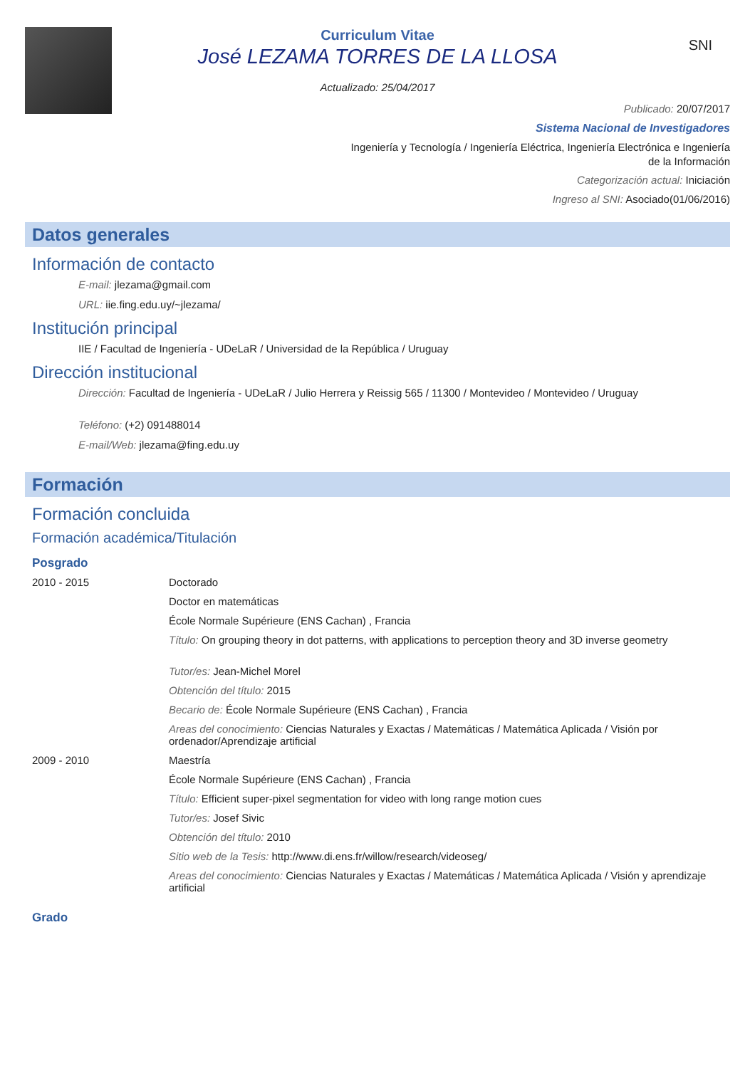SNI
Curriculum Vitae
José LEZAMA TORRES DE LA LLOSA
Actualizado: 25/04/2017
Publicado: 20/07/2017
Sistema Nacional de Investigadores
Ingeniería y Tecnología / Ingeniería Eléctrica, Ingeniería Electrónica e Ingeniería
de la Información
Categorización actual: Iniciación
Ingreso al SNI: Asociado(01/06/2016)
Datos generales
Información de contacto
E-mail: jlezama@gmail.com
URL: iie.fing.edu.uy/~jlezama/
Institución principal
IIE / Facultad de Ingeniería - UDeLaR / Universidad de la República / Uruguay
Dirección institucional
Dirección: Facultad de Ingeniería - UDeLaR / Julio Herrera y Reissig 565 / 11300 / Montevideo / Montevideo / Uruguay
Teléfono: (+2) 091488014
E-mail/Web: jlezama@fing.edu.uy
Formación
Formación concluida
Formación académica/Titulación
Posgrado
2010 - 2015 Doctorado
Doctor en matemáticas
École Normale Supérieure (ENS Cachan) , Francia
Título: On grouping theory in dot patterns, with applications to perception theory and 3D inverse geometry
Tutor/es: Jean-Michel Morel
Obtención del título: 2015
Becario de: École Normale Supérieure (ENS Cachan) , Francia
Areas del conocimiento: Ciencias Naturales y Exactas / Matemáticas / Matemática Aplicada / Visión por ordenador/Aprendizaje artificial
2009 - 2010 Maestría
École Normale Supérieure (ENS Cachan) , Francia
Título: Efficient super-pixel segmentation for video with long range motion cues
Tutor/es: Josef Sivic
Obtención del título: 2010
Sitio web de la Tesis: http://www.di.ens.fr/willow/research/videoseg/
Areas del conocimiento: Ciencias Naturales y Exactas / Matemáticas / Matemática Aplicada / Visión y aprendizaje artificial
Grado